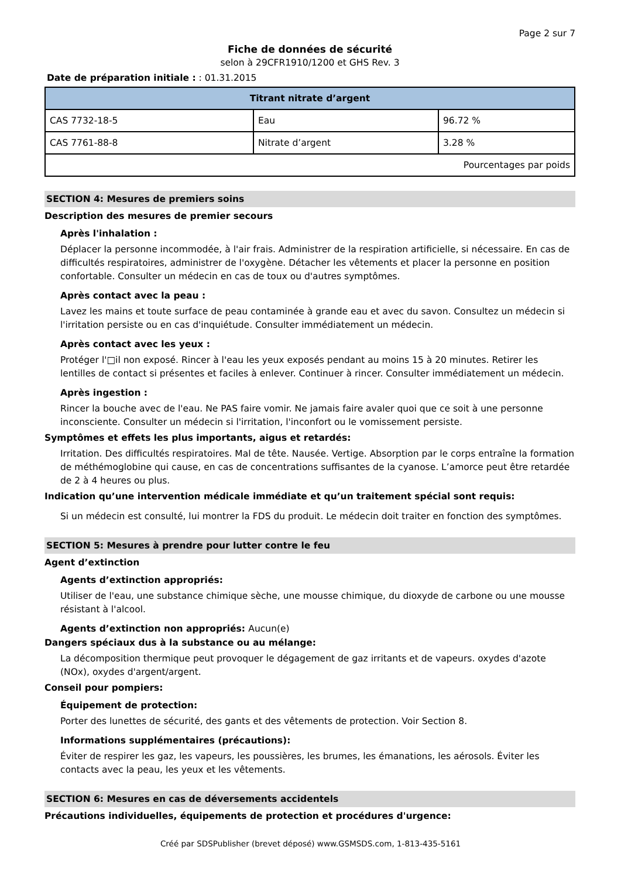Page 2 sur 7
Fiche de données de sécurité
selon à 29CFR1910/1200 et GHS Rev. 3
Date de préparation initiale : : 01.31.2015
| Titrant nitrate d’argent | | |
| --- | --- | --- |
| CAS 7732-18-5 | Eau | 96.72 % |
| CAS 7761-88-8 | Nitrate d’argent | 3.28 % |
| Pourcentages par poids | | |
SECTION 4: Mesures de premiers soins
Description des mesures de premier secours
Après l'inhalation :
Déplacer la personne incommodée, à l'air frais. Administrer de la respiration artificielle, si nécessaire. En cas de difficultés respiratoires, administrer de l'oxygène. Détacher les vêtements et placer la personne en position confortable. Consulter un médecin en cas de toux ou d'autres symptômes.
Après contact avec la peau :
Lavez les mains et toute surface de peau contaminée à grande eau et avec du savon. Consultez un médecin si l'irritation persiste ou en cas d'inquiétude. Consulter immédiatement un médecin.
Après contact avec les yeux :
Protéger l'□il non exposé. Rincer à l'eau les yeux exposés pendant au moins 15 à 20 minutes. Retirer les lentilles de contact si présentes et faciles à enlever. Continuer à rincer. Consulter immédiatement un médecin.
Après ingestion :
Rincer la bouche avec de l'eau. Ne PAS faire vomir. Ne jamais faire avaler quoi que ce soit à une personne inconsciente. Consulter un médecin si l'irritation, l'inconfort ou le vomissement persiste.
Symptômes et effets les plus importants, aigus et retardés:
Irritation. Des difficultés respiratoires. Mal de tête. Nausée. Vertige. Absorption par le corps entraîne la formation de méthémoglobine qui cause, en cas de concentrations suffisantes de la cyanose. L’amorce peut être retardée de 2 à 4 heures ou plus.
Indication qu’une intervention médicale immédiate et qu’un traitement spécial sont requis:
Si un médecin est consulté, lui montrer la FDS du produit. Le médecin doit traiter en fonction des symptômes.
SECTION 5: Mesures à prendre pour lutter contre le feu
Agent d’extinction
Agents d’extinction appropriés:
Utiliser de l'eau, une substance chimique sèche, une mousse chimique, du dioxyde de carbone ou une mousse résistant à l'alcool.
Agents d’extinction non appropriés: Aucun(e)
Dangers spéciaux dus à la substance ou au mélange:
La décomposition thermique peut provoquer le dégagement de gaz irritants et de vapeurs. oxydes d'azote (NOx), oxydes d'argent/argent.
Conseil pour pompiers:
Équipement de protection:
Porter des lunettes de sécurité, des gants et des vêtements de protection. Voir Section 8.
Informations supplémentaires (précautions):
Éviter de respirer les gaz, les vapeurs, les poussières, les brumes, les émanations, les aérosols. Éviter les contacts avec la peau, les yeux et les vêtements.
SECTION 6: Mesures en cas de déversements accidentels
Précautions individuelles, équipements de protection et procédures d'urgence:
Créé par SDSPublisher (brevet déposé) www.GSMSDS.com, 1-813-435-5161